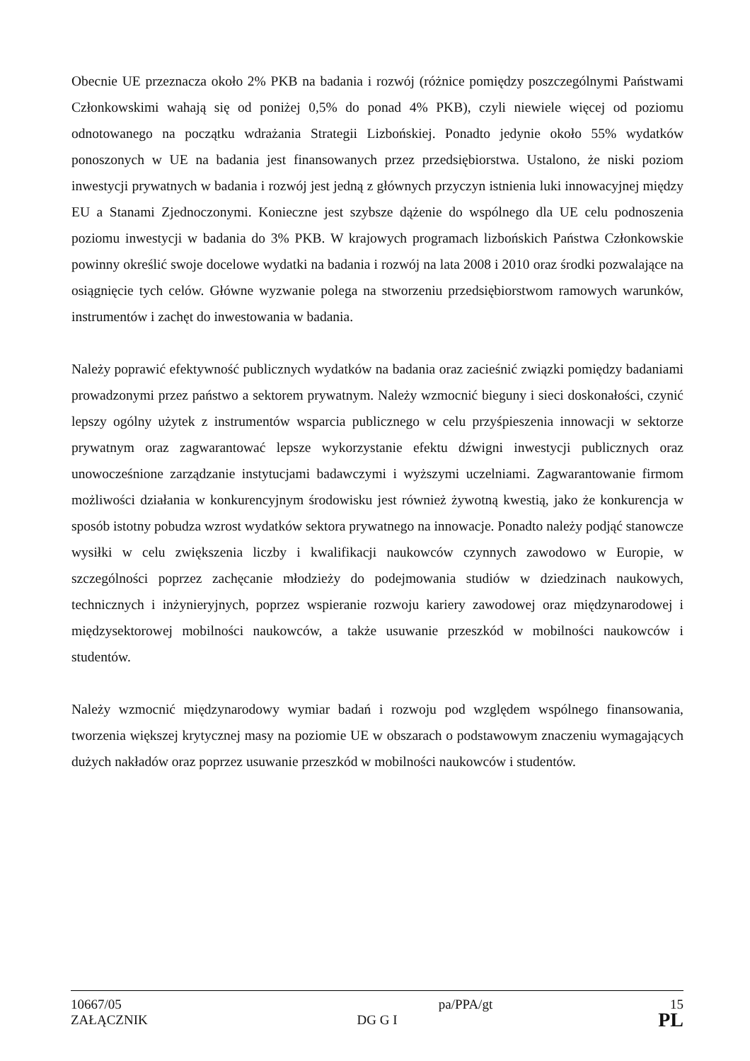Obecnie UE przeznacza około 2% PKB na badania i rozwój (różnice pomiędzy poszczególnymi Państwami Członkowskimi wahają się od poniżej 0,5% do ponad 4% PKB), czyli niewiele więcej od poziomu odnotowanego na początku wdrażania Strategii Lizbońskiej. Ponadto jedynie około 55% wydatków ponoszonych w UE na badania jest finansowanych przez przedsiębiorstwa. Ustalono, że niski poziom inwestycji prywatnych w badania i rozwój jest jedną z głównych przyczyn istnienia luki innowacyjnej między EU a Stanami Zjednoczonymi. Konieczne jest szybsze dążenie do wspólnego dla UE celu podnoszenia poziomu inwestycji w badania do 3% PKB. W krajowych programach lizbońskich Państwa Członkowskie powinny określić swoje docelowe wydatki na badania i rozwój na lata 2008 i 2010 oraz środki pozwalające na osiągnięcie tych celów. Główne wyzwanie polega na stworzeniu przedsiębiorstwom ramowych warunków, instrumentów i zachęt do inwestowania w badania.
Należy poprawić efektywność publicznych wydatków na badania oraz zacieśnić związki pomiędzy badaniami prowadzonymi przez państwo a sektorem prywatnym. Należy wzmocnić bieguny i sieci doskonałości, czynić lepszy ogólny użytek z instrumentów wsparcia publicznego w celu przyśpieszenia innowacji w sektorze prywatnym oraz zagwarantować lepsze wykorzystanie efektu dźwigni inwestycji publicznych oraz unowocześnione zarządzanie instytucjami badawczymi i wyższymi uczelniami. Zagwarantowanie firmom możliwości działania w konkurencyjnym środowisku jest również żywotną kwestią, jako że konkurencja w sposób istotny pobudza wzrost wydatków sektora prywatnego na innowacje. Ponadto należy podjąć stanowcze wysiłki w celu zwiększenia liczby i kwalifikacji naukowców czynnych zawodowo w Europie, w szczególności poprzez zachęcanie młodzieży do podejmowania studiów w dziedzinach naukowych, technicznych i inżynieryjnych, poprzez wspieranie rozwoju kariery zawodowej oraz międzynarodowej i międzysektorowej mobilności naukowców, a także usuwanie przeszkód w mobilności naukowców i studentów.
Należy wzmocnić międzynarodowy wymiar badań i rozwoju pod względem wspólnego finansowania, tworzenia większej krytycznej masy na poziomie UE w obszarach o podstawowym znaczeniu wymagających dużych nakładów oraz poprzez usuwanie przeszkód w mobilności naukowców i studentów.
10667/05 pa/PPA/gt 15
ZAŁĄCZNIK DG G I PL